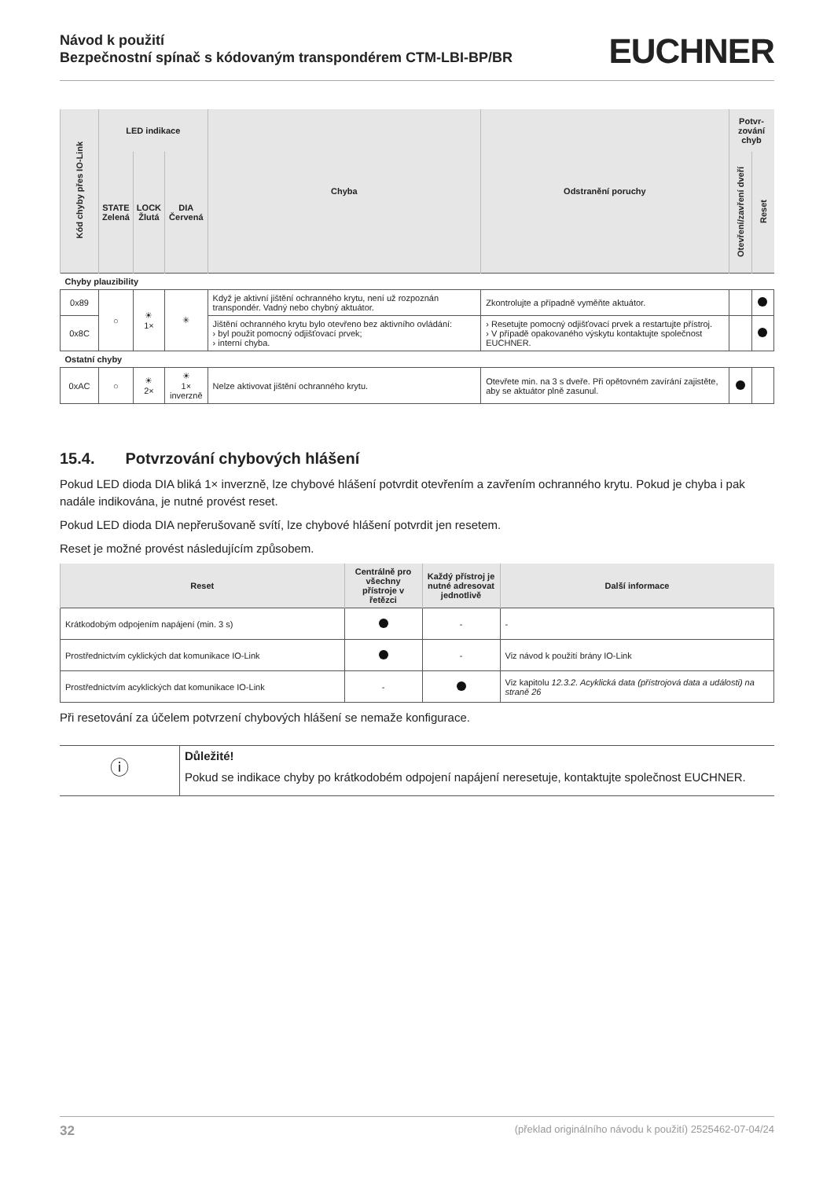Návod k použití
Bezpečnostní spínač s kódovaným transpondérem CTM-LBI-BP/BR
EUCHNER
| Kód chyby přes IO-Link | LED indikace | | | Chyba | Odstranění poruchy | Potvr-zování chyb | |
| --- | --- | --- | --- | --- | --- | --- | --- |
| | STATE Zelená | LOCK Žlutá | DIA Červená | | | Otevření/zavření dveří | Reset |
| Chyby plauzibility | | | | | | | |
| 0x89 | ○ | ☀ 1× | ✳ | Když je aktivní jištění ochranného krytu, není už rozpoznán transpondér. Vadný nebo chybný aktuátor. | Zkontrolujte a případně vyměňte aktuátor. | | |
| 0x8C | | | | Jištění ochranného krytu bylo otevřeno bez aktivního ovládání: › byl použit pomocný odjišťovací prvek; › interní chyba. | › Resetujte pomocný odjišťovací prvek a restartujte přístroj. › V případě opakovaného výskytu kontaktujte společnost EUCHNER. | | |
| Ostatní chyby | | | | | | | |
| 0xAC | ○ | ☀ 2× | ☀ 1× inverzně | Nelze aktivovat jištění ochranného krytu. | Otevřete min. na 3 s dveře. Při opětovném zavírání zajistěte, aby se aktuátor plně zasunul. | | |
15.4. Potvrzování chybových hlášení
Pokud LED dioda DIA bliká 1× inverzně, lze chybové hlášení potvrdit otevřením a zavřením ochranného krytu. Pokud je chyba i pak nadále indikována, je nutné provést reset.
Pokud LED dioda DIA nepřerušovaně svítí, lze chybové hlášení potvrdit jen resetem.
Reset je možné provést následujícím způsobem.
| Reset | Centrálně pro všechny přístroje v řetězci | Každý přístroj je nutné adresovat jednotlivě | Další informace |
| --- | --- | --- | --- |
| Krátkodobým odpojením napájení (min. 3 s) | | - | - |
| Prostřednictvím cyklických dat komunikace IO-Link | | - | Viz návod k použití brány IO-Link |
| Prostřednictvím acyklických dat komunikace IO-Link | - | | Viz kapitolu 12.3.2. Acyklická data (přístrojová data a události) na straně 26 |
Při resetování za účelem potvrzení chybových hlášení se nemaže konfigurace.
ⓘ
Důležité!
Pokud se indikace chyby po krátkodobém odpojení napájení neresetuje, kontaktujte společnost EUCHNER.
32 (překlad originálního návodu k použití) 2525462-07-04/24